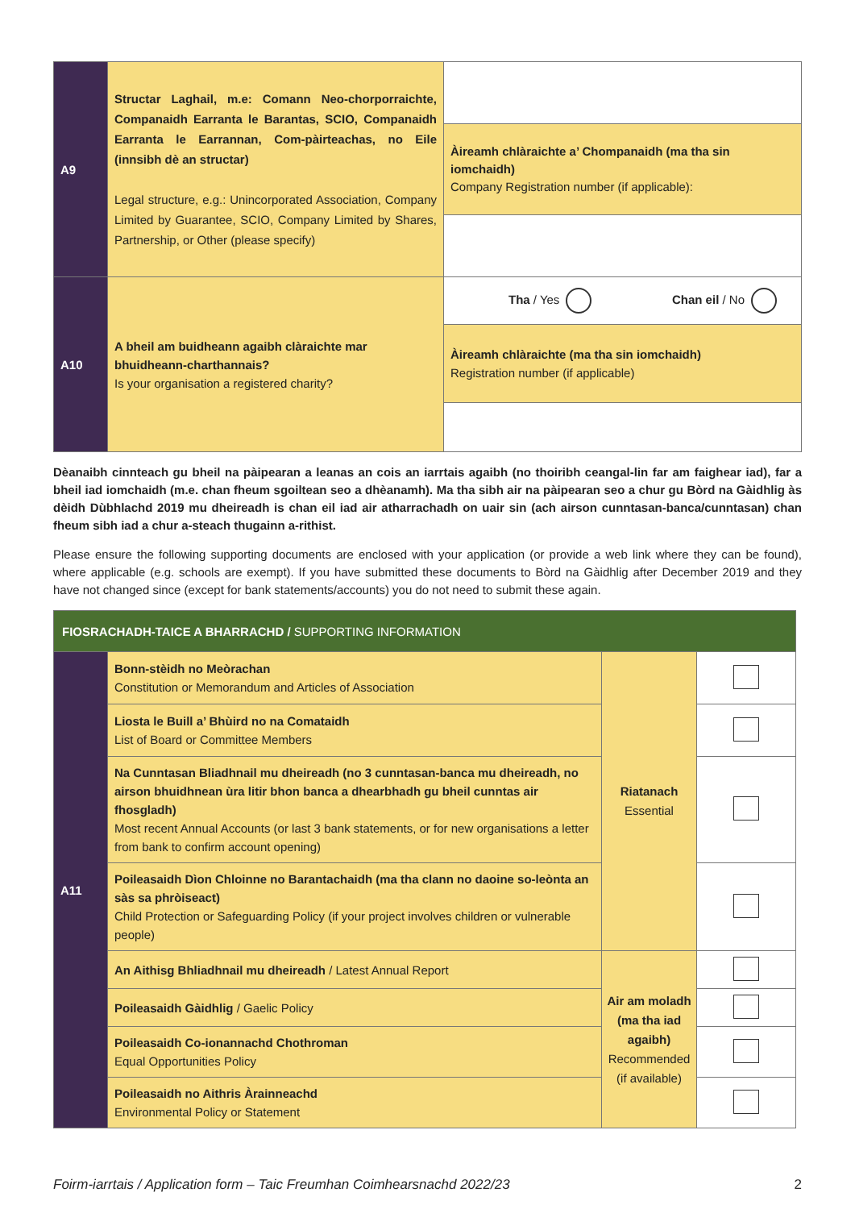| A9 | Structar Laghail, m.e: Comann Neo-chorporraichte, Companaidh Earranta le Barantas, SCIO, Companaidh Earranta le Earrannan, Com-pàirteachas, no Eile (innsibh dè an structar) Legal structure, e.g.: Unincorporated Association, Company Limited by Guarantee, SCIO, Company Limited by Shares, Partnership, or Other (please specify) | |
| | | Àireamh chlàraichte a’ Chompanaidh (ma tha sin iomchaidh) Company Registration number (if applicable): |
| A10 | A bheil am buidheann agaibh clàraichte mar bhuidheann-charthannais? Is your organisation a registered charity? | Tha / Yes Chan eil / No |
| | | Àireamh chlàraichte (ma tha sin iomchaidh) Registration number (if applicable) |
Dèanaibh cinnteach gu bheil na pàipearan a leanas an cois an iarrtais agaibh (no thoiribh ceangal-lin far am faighear iad), far a bheil iad iomchaidh (m.e. chan fheum sgoiltean seo a dhèanamh). Ma tha sibh air na pàipearan seo a chur gu Bòrd na Gàidhlig às dèidh Dùbhlachd 2019 mu dheireadh is chan eil iad air atharrachadh on uair sin (ach airson cunntasan-banca/cunntasan) chan fheum sibh iad a chur a-steach thugainn a-rithist.
Please ensure the following supporting documents are enclosed with your application (or provide a web link where they can be found), where applicable (e.g. schools are exempt). If you have submitted these documents to Bòrd na Gàidhlig after December 2019 and they have not changed since (except for bank statements/accounts) you do not need to submit these again.
| FIOSRACHADH-TAICE A BHARRACHD / SUPPORTING INFORMATION | | | |
| A11 | Bonn-stèidh no Meòrachan Constitution or Memorandum and Articles of Association | Riatanach Essential | |
| | Liosta le Buill a’ Bhùird no na Comataidh List of Board or Committee Members | | |
| | Na Cunntasan Bliadhnail mu dheireadh (no 3 cunntasan-banca mu dheireadh, no airson bhuidhnean ùra litir bhon banca a dhearbhadh gu bheil cunntas air fhosgladh) Most recent Annual Accounts (or last 3 bank statements, or for new organisations a letter from bank to confirm account opening) | | |
| | Poileasaidh Dìon Chloinne no Barantachaidh (ma tha clann no daoine so-leònta an sàs sa phròiseact) Child Protection or Safeguarding Policy (if your project involves children or vulnerable people) | | |
| | An Aithisg Bhliadhnail mu dheireadh / Latest Annual Report | Air am moladh (ma tha iad agaibh) Recommended (if available) | |
| | Poileasaidh Gàidhlig / Gaelic Policy | | |
| | Poileasaidh Co-ionannachd Chothroman Equal Opportunities Policy | | |
| | Poileasaidh no Aithris Àrainneachd Environmental Policy or Statement | | |
Foirm-iarrtais / Application form – Taic Freumhan Coimhearsnachd 2022/23 2